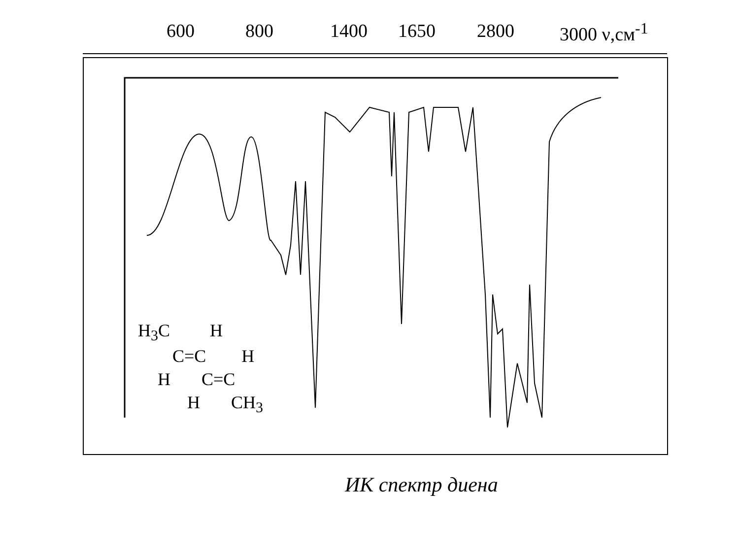600 800 1400 1650 2800 3000 ν,см<sup>-1</sup>
H<sub>3</sub>C H
C=C H
H C=C
H CH<sub>3</sub>
ИК спектр диена